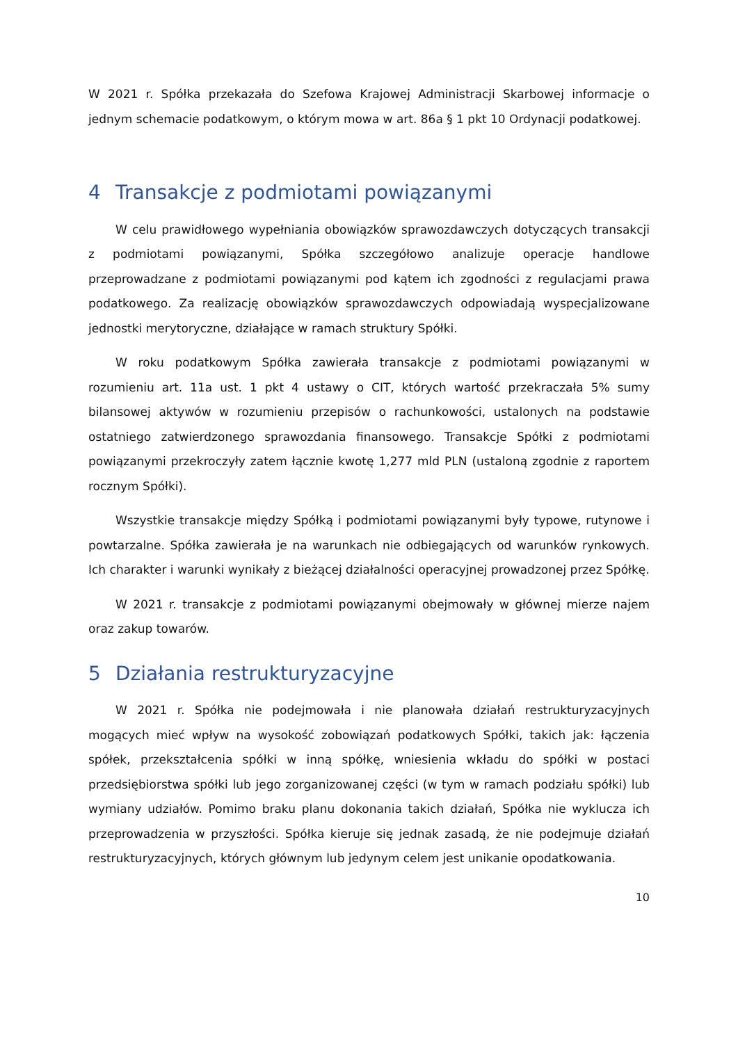W 2021 r. Spółka przekazała do Szefowa Krajowej Administracji Skarbowej informacje o jednym schemacie podatkowym, o którym mowa w art. 86a § 1 pkt 10 Ordynacji podatkowej.
4 Transakcje z podmiotami powiązanymi
W celu prawidłowego wypełniania obowiązków sprawozdawczych dotyczących transakcji z podmiotami powiązanymi, Spółka szczegółowo analizuje operacje handlowe przeprowadzane z podmiotami powiązanymi pod kątem ich zgodności z regulacjami prawa podatkowego. Za realizację obowiązków sprawozdawczych odpowiadają wyspecjalizowane jednostki merytoryczne, działające w ramach struktury Spółki.
W roku podatkowym Spółka zawierała transakcje z podmiotami powiązanymi w rozumieniu art. 11a ust. 1 pkt 4 ustawy o CIT, których wartość przekraczała 5% sumy bilansowej aktywów w rozumieniu przepisów o rachunkowości, ustalonych na podstawie ostatniego zatwierdzonego sprawozdania finansowego. Transakcje Spółki z podmiotami powiązanymi przekroczyły zatem łącznie kwotę 1,277 mld PLN (ustaloną zgodnie z raportem rocznym Spółki).
Wszystkie transakcje między Spółką i podmiotami powiązanymi były typowe, rutynowe i powtarzalne. Spółka zawierała je na warunkach nie odbiegających od warunków rynkowych. Ich charakter i warunki wynikały z bieżącej działalności operacyjnej prowadzonej przez Spółkę.
W 2021 r. transakcje z podmiotami powiązanymi obejmowały w głównej mierze najem oraz zakup towarów.
5 Działania restrukturyzacyjne
W 2021 r. Spółka nie podejmowała i nie planowała działań restrukturyzacyjnych mogących mieć wpływ na wysokość zobowiązań podatkowych Spółki, takich jak: łączenia spółek, przekształcenia spółki w inną spółkę, wniesienia wkładu do spółki w postaci przedsiębiorstwa spółki lub jego zorganizowanej części (w tym w ramach podziału spółki) lub wymiany udziałów. Pomimo braku planu dokonania takich działań, Spółka nie wyklucza ich przeprowadzenia w przyszłości. Spółka kieruje się jednak zasadą, że nie podejmuje działań restrukturyzacyjnych, których głównym lub jedynym celem jest unikanie opodatkowania.
10